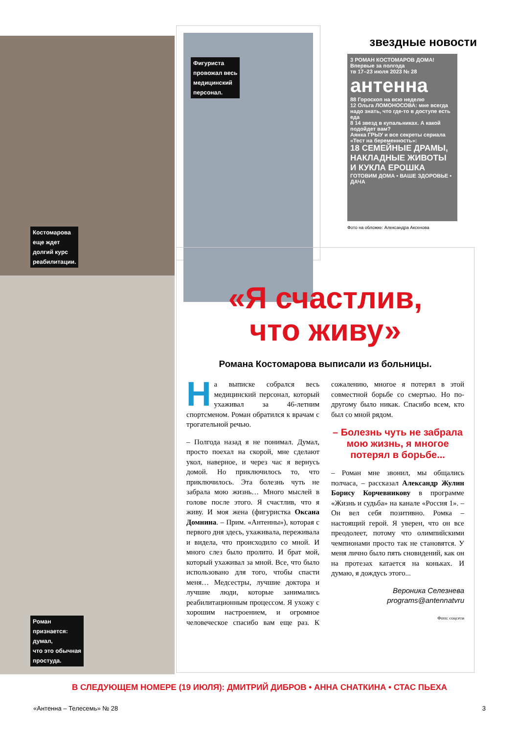Костомарова
еще ждет
долгий курс
реабилитации.
Роман
признается:
думал,
что это обычная
простуда.
Фигуриста
провожал весь
медицинский
персонал.
звездные новости
3 РОМАН КОСТОМАРОВ ДОМА! Впервые за полгода
тв 17–23 июля 2023 № 28
антенна
88 Гороскоп на всю неделю
12 Ольга ЛОМОНОСОВА: мне всегда надо знать, что где-то в доступе есть еда
8 14 звезд в купальниках. А какой подойдет вам?
Аянка ГРЫУ и все секреты сериала «Тест на беременность»:
18 СЕМЕЙНЫЕ ДРАМЫ, НАКЛАДНЫЕ ЖИВОТЫ И КУКЛА ЕРОШКА
ГОТОВИМ ДОМА • ВАШЕ ЗДОРОВЬЕ • ДАЧА
Фото на обложке: Александра Аксенова
«Я счастлив,
что живу»
Романа Костомарова выписали из больницы.
На выписке собрался весь медицинский персонал, который ухаживал за 46-летним спортсменом. Роман обратился к врачам с трогательной речью.
– Полгода назад я не понимал. Думал, просто поехал на скорой, мне сделают укол, наверное, и через час я вернусь домой. Но приключилось то, что приключилось. Эта болезнь чуть не забрала мою жизнь… Много мыслей в голове после этого. Я счастлив, что я живу. И моя жена (фигуристка Оксана Домнина. – Прим. «Антенны»), которая с первого дня здесь, ухаживала, переживала и видела, что происходило со мной. И много слез было пролито. И брат мой, который ухаживал за мной. Все, что было использовано для того, чтобы спасти меня… Медсестры, лучшие доктора и лучшие люди, которые занимались реабилитационным процессом. Я ухожу с хорошим настроением, и огромное человеческое спасибо вам еще раз. К сожалению, многое я потерял в этой совместной борьбе со смертью. Но по-другому было никак. Спасибо всем, кто был со мной рядом.
– Болезнь чуть не забрала мою жизнь, я многое потерял в борьбе...
– Роман мне звонил, мы общались полчаса, – рассказал Александр Жулин Борису Корчевникову в программе «Жизнь и судьба» на канале «Россия 1». – Он вел себя позитивно. Ромка – настоящий герой. Я уверен, что он все преодолеет, потому что олимпийскими чемпионами просто так не становятся. У меня лично было пять сновидений, как он на протезах катается на коньках. И думаю, я дождусь этого...
Вероника Селезнева
programs@antennatvru
Фото: соцсети
В СЛЕДУЮЩЕМ НОМЕРЕ (19 ИЮЛЯ): ДМИТРИЙ ДИБРОВ • АННА СНАТКИНА • СТАС ПЬЕХА
«Антенна – Телесемь» № 28 3